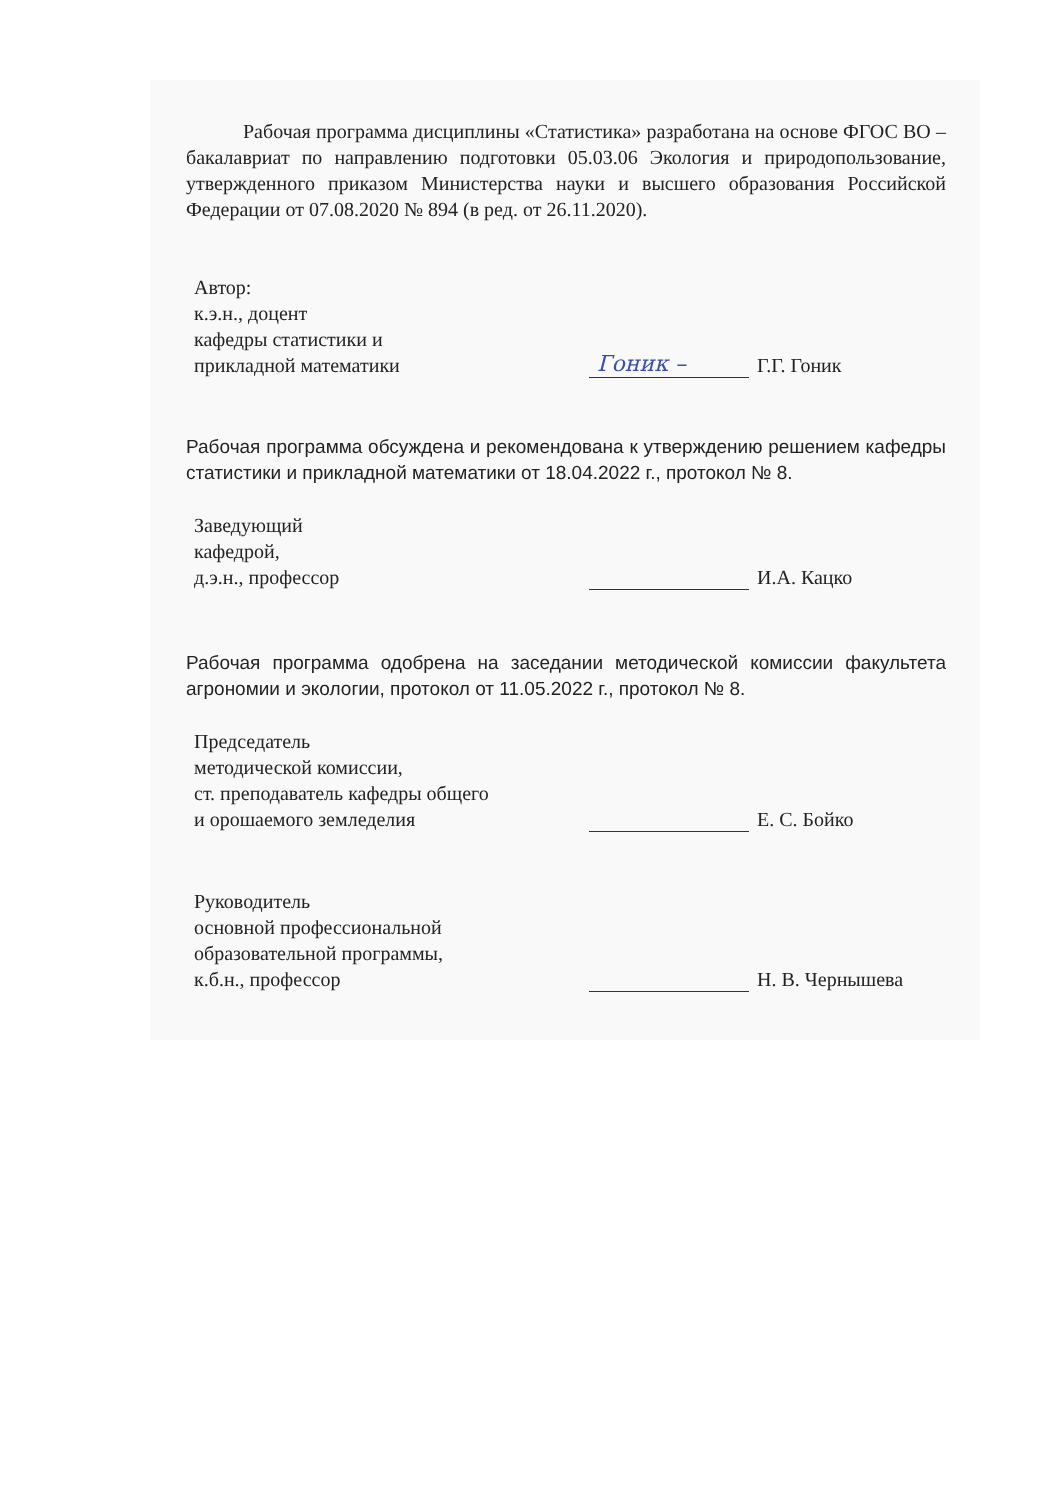Рабочая программа дисциплины «Статистика» разработана на основе ФГОС ВО – бакалавриат по направлению подготовки 05.03.06 Экология и природопользование, утвержденного приказом Министерства науки и высшего образования Российской Федерации от 07.08.2020 № 894 (в ред. от 26.11.2020).
Автор:
к.э.н., доцент
кафедры статистики и
прикладной математики
Гоник – Г.Г. Гоник
Рабочая программа обсуждена и рекомендована к утверждению решением кафедры статистики и прикладной математики от 18.04.2022 г., протокол № 8.
Заведующий
кафедрой,
д.э.н., профессор
И.А. Кацко
Рабочая программа одобрена на заседании методической комиссии факультета агрономии и экологии, протокол от 11.05.2022 г., протокол № 8.
Председатель
методической комиссии,
ст. преподаватель кафедры общего
и орошаемого земледелия
Е. С. Бойко
Руководитель
основной профессиональной
образовательной программы,
к.б.н., профессор
Н. В. Чернышева